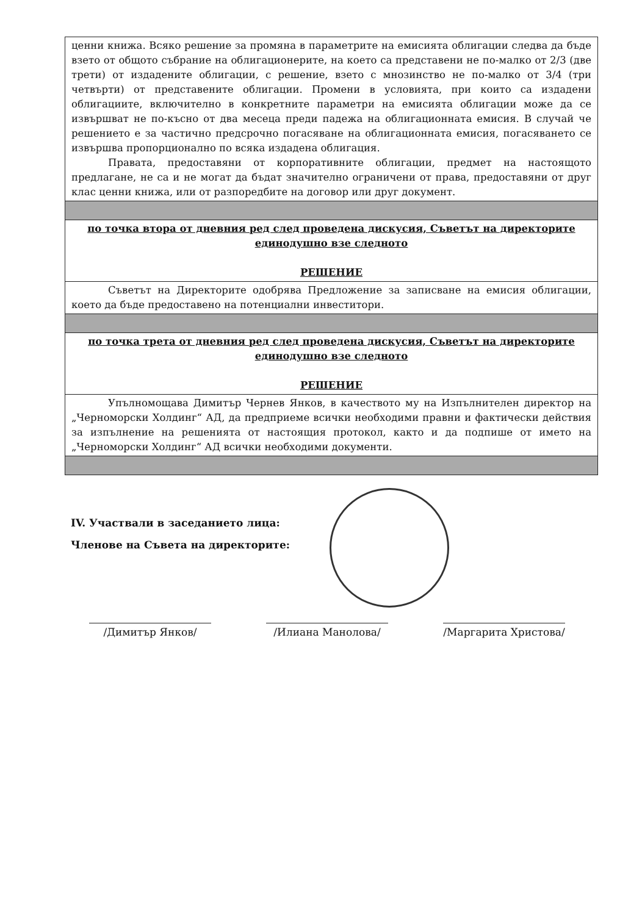| ценни книжа. Всяко решение за промяна в параметрите на емисията облигации следва да бъде взето от общото събрание на облигационерите, на което са представени не по-малко от 2/3 (две трети) от издадените облигации, с решение, взето с мнозинство не по-малко от 3/4 (три четвърти) от представените облигации. Промени в условията, при които са издадени облигациите, включително в конкретните параметри на емисията облигации може да се извършват не по-късно от два месеца преди падежа на облигационната емисия. В случай че решението е за частично предсрочно погасяване на облигационната емисия, погасяването се извършва пропорционално по всяка издадена облигация. Правата, предоставяни от корпоративните облигации, предмет на настоящото предлагане, не са и не могат да бъдат значително ограничени от права, предоставяни от друг клас ценни книжа, или от разпоредбите на договор или друг документ. |
| по точка втора от дневния ред след проведена дискусия, Съветът на директорите единодушно взе следното РЕШЕНИЕ |
| Съветът на Директорите одобрява Предложение за записване на емисия облигации, което да бъде предоставено на потенциални инвеститори. |
| по точка трета от дневния ред след проведена дискусия, Съветът на директорите единодушно взе следното РЕШЕНИЕ |
| Упълномощава Димитър Чернев Янков, в качеството му на Изпълнителен директор на „Черноморски Холдинг“ АД, да предприеме всички необходими правни и фактически действия за изпълнение на решенията от настоящия протокол, както и да подпише от името на „Черноморски Холдинг“ АД всички необходими документи. |
IV. Участвали в заседанието лица:
Членове на Съвета на директорите:
/Димитър Янков/ /Илиана Манолова/ /Маргарита Христова/